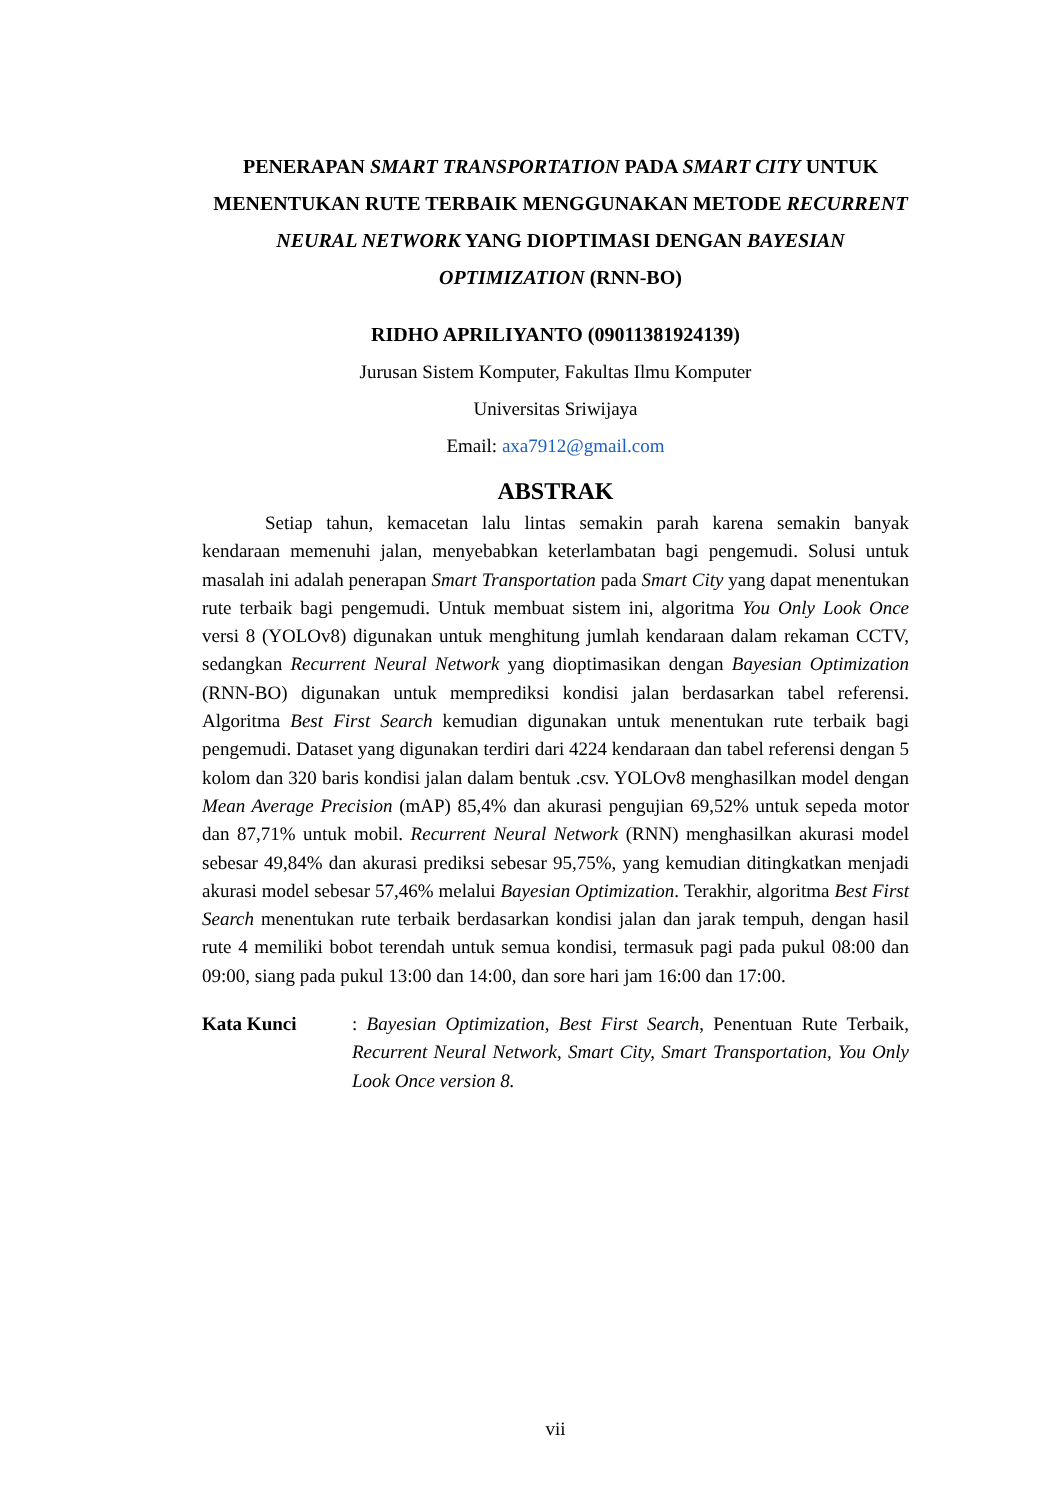PENERAPAN SMART TRANSPORTATION PADA SMART CITY UNTUK MENENTUKAN RUTE TERBAIK MENGGUNAKAN METODE RECURRENT NEURAL NETWORK YANG DIOPTIMASI DENGAN BAYESIAN OPTIMIZATION (RNN-BO)
RIDHO APRILIYANTO (09011381924139)
Jurusan Sistem Komputer, Fakultas Ilmu Komputer
Universitas Sriwijaya
Email: axa7912@gmail.com
ABSTRAK
Setiap tahun, kemacetan lalu lintas semakin parah karena semakin banyak kendaraan memenuhi jalan, menyebabkan keterlambatan bagi pengemudi. Solusi untuk masalah ini adalah penerapan Smart Transportation pada Smart City yang dapat menentukan rute terbaik bagi pengemudi. Untuk membuat sistem ini, algoritma You Only Look Once versi 8 (YOLOv8) digunakan untuk menghitung jumlah kendaraan dalam rekaman CCTV, sedangkan Recurrent Neural Network yang dioptimasikan dengan Bayesian Optimization (RNN-BO) digunakan untuk memprediksi kondisi jalan berdasarkan tabel referensi. Algoritma Best First Search kemudian digunakan untuk menentukan rute terbaik bagi pengemudi. Dataset yang digunakan terdiri dari 4224 kendaraan dan tabel referensi dengan 5 kolom dan 320 baris kondisi jalan dalam bentuk .csv. YOLOv8 menghasilkan model dengan Mean Average Precision (mAP) 85,4% dan akurasi pengujian 69,52% untuk sepeda motor dan 87,71% untuk mobil. Recurrent Neural Network (RNN) menghasilkan akurasi model sebesar 49,84% dan akurasi prediksi sebesar 95,75%, yang kemudian ditingkatkan menjadi akurasi model sebesar 57,46% melalui Bayesian Optimization. Terakhir, algoritma Best First Search menentukan rute terbaik berdasarkan kondisi jalan dan jarak tempuh, dengan hasil rute 4 memiliki bobot terendah untuk semua kondisi, termasuk pagi pada pukul 08:00 dan 09:00, siang pada pukul 13:00 dan 14:00, dan sore hari jam 16:00 dan 17:00.
Kata Kunci : Bayesian Optimization, Best First Search, Penentuan Rute Terbaik, Recurrent Neural Network, Smart City, Smart Transportation, You Only Look Once version 8.
vii